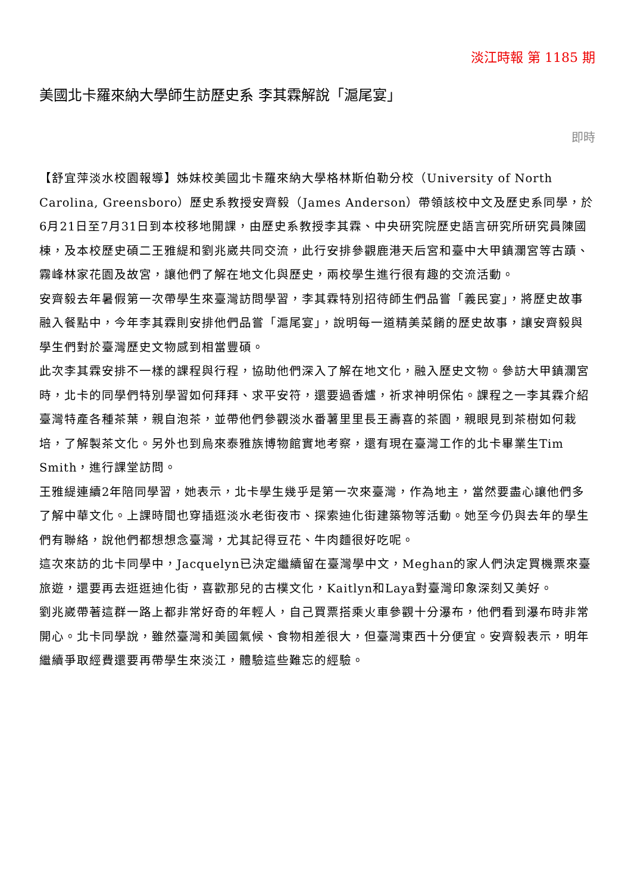淡江時報 第 1185 期
美國北卡羅來納大學師生訪歷史系 李其霖解說「滬尾宴」
即時
【舒宜萍淡水校園報導】姊妹校美國北卡羅來納大學格林斯伯勒分校（University of North Carolina, Greensboro）歷史系教授安齊毅（James Anderson）帶領該校中文及歷史系同學，於6月21日至7月31日到本校移地開課，由歷史系教授李其霖、中央研究院歷史語言研究所研究員陳國棟，及本校歷史碩二王雅緹和劉兆崴共同交流，此行安排參觀鹿港天后宮和臺中大甲鎮瀾宮等古蹟、霧峰林家花園及故宮，讓他們了解在地文化與歷史，兩校學生進行很有趣的交流活動。
安齊毅去年暑假第一次帶學生來臺灣訪問學習，李其霖特別招待師生們品嘗「義民宴」，將歷史故事融入餐點中，今年李其霖則安排他們品嘗「滬尾宴」，說明每一道精美菜餚的歷史故事，讓安齊毅與學生們對於臺灣歷史文物感到相當豐碩。
此次李其霖安排不一樣的課程與行程，協助他們深入了解在地文化，融入歷史文物。參訪大甲鎮瀾宮時，北卡的同學們特別學習如何拜拜、求平安符，還要過香爐，祈求神明保佑。課程之一李其霖介紹臺灣特產各種茶葉，親自泡茶，並帶他們參觀淡水番薯里里長王壽喜的茶園，親眼見到茶樹如何栽培，了解製茶文化。另外也到烏來泰雅族博物館實地考察，還有現在臺灣工作的北卡畢業生Tim Smith，進行課堂訪問。
王雅緹連續2年陪同學習，她表示，北卡學生幾乎是第一次來臺灣，作為地主，當然要盡心讓他們多了解中華文化。上課時間也穿插逛淡水老街夜市、探索迪化街建築物等活動。她至今仍與去年的學生們有聯絡，說他們都想想念臺灣，尤其記得豆花、牛肉麵很好吃呢。
這次來訪的北卡同學中，Jacquelyn已決定繼續留在臺灣學中文，Meghan的家人們決定買機票來臺旅遊，還要再去逛逛迪化街，喜歡那兒的古樸文化，Kaitlyn和Laya對臺灣印象深刻又美好。
劉兆崴帶著這群一路上都非常好奇的年輕人，自己買票搭乘火車參觀十分瀑布，他們看到瀑布時非常開心。北卡同學說，雖然臺灣和美國氣候、食物相差很大，但臺灣東西十分便宜。安齊毅表示，明年繼續爭取經費還要再帶學生來淡江，體驗這些難忘的經驗。